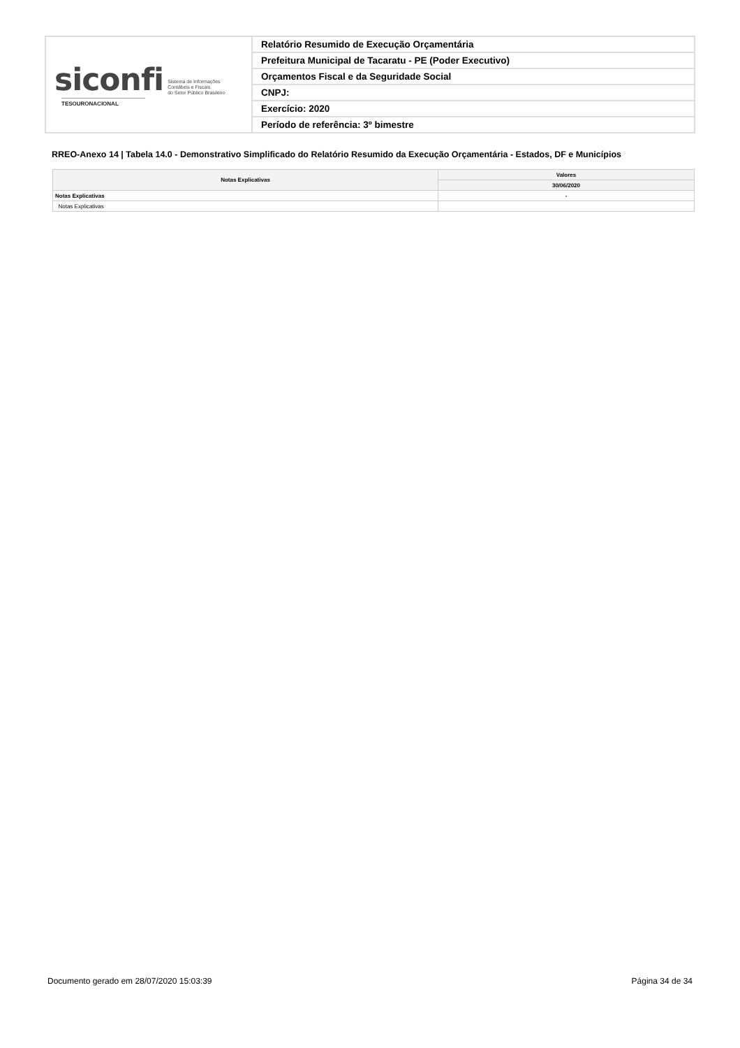| siconfi Sistema de Informações Contábeis e Fiscais do Setor Público Brasileiro TESOURONACIONAL | Relatório Resumido de Execução Orçamentária |
| | Prefeitura Municipal de Tacaratu - PE (Poder Executivo) |
| | Orçamentos Fiscal e da Seguridade Social |
| | CNPJ: |
| | Exercício: 2020 |
| | Período de referência: 3º bimestre |
RREO-Anexo 14 | Tabela 14.0 - Demonstrativo Simplificado do Relatório Resumido da Execução Orçamentária - Estados, DF e Municípios
| Notas Explicativas | Valores |
| --- | --- |
| | 30/06/2020 |
| Notas Explicativas | - |
| Notas Explicativas | |
Documento gerado em 28/07/2020 15:03:39
Página 34 de 34